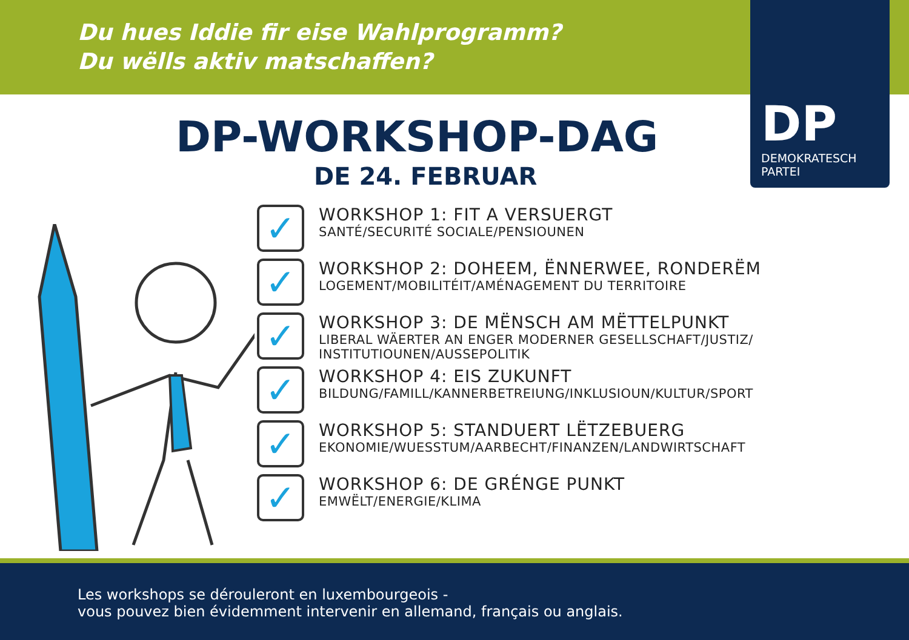Du hues Iddie fir eise Wahlprogramm?
Du wëlls aktiv matschaffen?
DP
DEMOKRATESCH
PARTEI
DP-WORKSHOP-DAG
DE 24. FEBRUAR
✓
WORKSHOP 1: FIT A VERSUERGT
SANTÉ/SECURITÉ SOCIALE/PENSIOUNEN
✓
WORKSHOP 2: DOHEEM, ËNNERWEE, RONDERËM
LOGEMENT/MOBILITÉIT/AMÉNAGEMENT DU TERRITOIRE
✓
WORKSHOP 3: DE MËNSCH AM MËTTELPUNKT
LIBERAL WÄERTER AN ENGER MODERNER GESELLSCHAFT/JUSTIZ/
INSTITUTIOUNEN/AUSSEPOLITIK
✓
WORKSHOP 4: EIS ZUKUNFT
BILDUNG/FAMILL/KANNERBETREIUNG/INKLUSIOUN/KULTUR/SPORT
✓
WORKSHOP 5: STANDUERT LËTZEBUERG
EKONOMIE/WUESSTUM/AARBECHT/FINANZEN/LANDWIRTSCHAFT
✓
WORKSHOP 6: DE GRÉNGE PUNKT
EMWËLT/ENERGIE/KLIMA
Les workshops se dérouleront en luxembourgeois -
vous pouvez bien évidemment intervenir en allemand, français ou anglais.